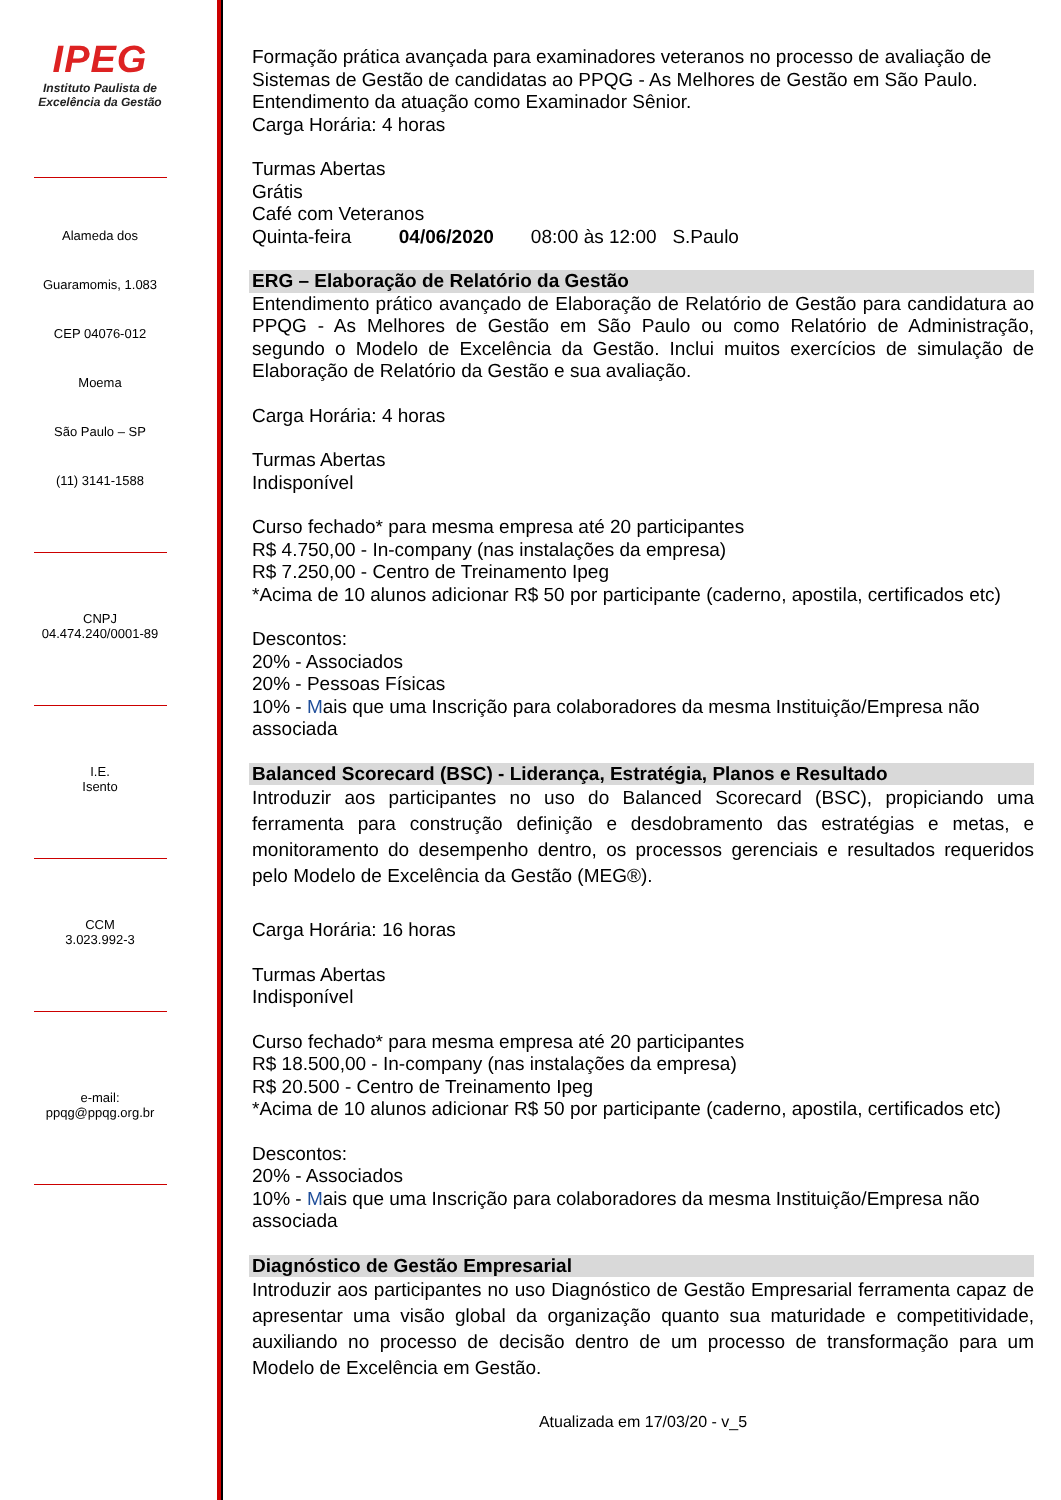IPEG
Instituto Paulista de
Excelência da Gestão
Alameda dos
Guaramomis, 1.083
CEP 04076-012
Moema
São Paulo – SP
(11) 3141-1588
CNPJ
04.474.240/0001-89
I.E.
Isento
CCM
3.023.992-3
e-mail:
ppqg@ppqg.org.br
Formação prática avançada para examinadores veteranos no processo de avaliação de Sistemas de Gestão de candidatas ao PPQG - As Melhores de Gestão em São Paulo.
Entendimento da atuação como Examinador Sênior.
Carga Horária: 4 horas
Turmas Abertas
Grátis
Café com Veteranos
Quinta-feira 04/06/2020 08:00 às 12:00 S.Paulo
ERG – Elaboração de Relatório da Gestão
Entendimento prático avançado de Elaboração de Relatório de Gestão para candidatura ao PPQG - As Melhores de Gestão em São Paulo ou como Relatório de Administração, segundo o Modelo de Excelência da Gestão. Inclui muitos exercícios de simulação de Elaboração de Relatório da Gestão e sua avaliação.
Carga Horária: 4 horas
Turmas Abertas
Indisponível
Curso fechado* para mesma empresa até 20 participantes
R$ 4.750,00 - In-company (nas instalações da empresa)
R$ 7.250,00 - Centro de Treinamento Ipeg
*Acima de 10 alunos adicionar R$ 50 por participante (caderno, apostila, certificados etc)
Descontos:
20% - Associados
20% - Pessoas Físicas
10% - Mais que uma Inscrição para colaboradores da mesma Instituição/Empresa não associada
Balanced Scorecard (BSC) - Liderança, Estratégia, Planos e Resultado
Introduzir aos participantes no uso do Balanced Scorecard (BSC), propiciando uma ferramenta para construção definição e desdobramento das estratégias e metas, e monitoramento do desempenho dentro, os processos gerenciais e resultados requeridos pelo Modelo de Excelência da Gestão (MEG®).
Carga Horária: 16 horas
Turmas Abertas
Indisponível
Curso fechado* para mesma empresa até 20 participantes
R$ 18.500,00 - In-company (nas instalações da empresa)
R$ 20.500 - Centro de Treinamento Ipeg
*Acima de 10 alunos adicionar R$ 50 por participante (caderno, apostila, certificados etc)
Descontos:
20% - Associados
10% - Mais que uma Inscrição para colaboradores da mesma Instituição/Empresa não associada
Diagnóstico de Gestão Empresarial
Introduzir aos participantes no uso Diagnóstico de Gestão Empresarial ferramenta capaz de apresentar uma visão global da organização quanto sua maturidade e competitividade, auxiliando no processo de decisão dentro de um processo de transformação para um Modelo de Excelência em Gestão.
Atualizada em 17/03/20 - v_5